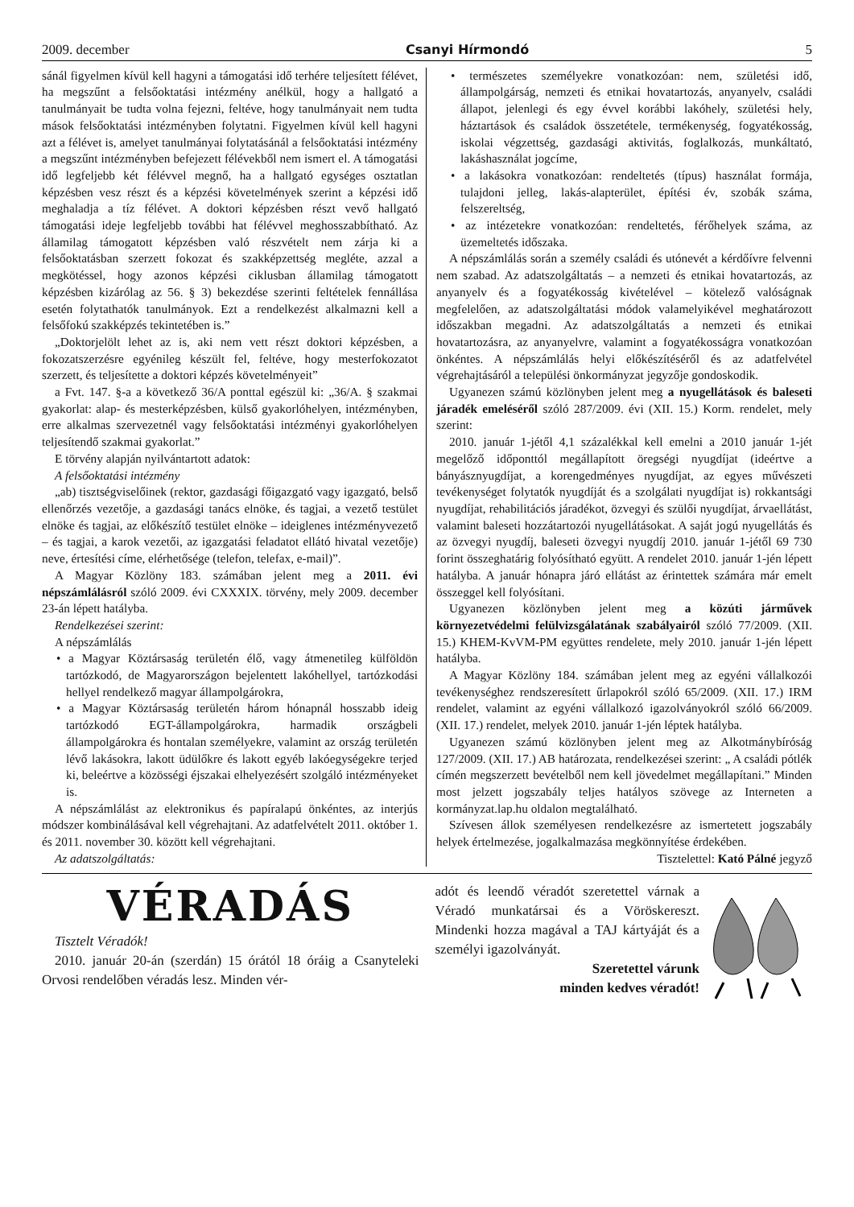2009. december Csanyi Hírmondó 5
sánál figyelmen kívül kell hagyni a támogatási idő terhére teljesített félévet, ha megszűnt a felsőoktatási intézmény anélkül, hogy a hallgató a tanulmányait be tudta volna fejezni, feltéve, hogy tanulmányait nem tudta mások felsőoktatási intézményben folytatni. Figyelmen kívül kell hagyni azt a félévet is, amelyet tanulmányai folytatásánál a felsőoktatási intézmény a megszűnt intézményben befejezett félévekből nem ismert el. A támogatási idő legfeljebb két félévvel megnő, ha a hallgató egységes osztatlan képzésben vesz részt és a képzési követelmények szerint a képzési idő meghaladja a tíz félévet. A doktori képzésben részt vevő hallgató támogatási ideje legfeljebb további hat félévvel meghosszabbítható. Az államilag támogatott képzésben való részvételt nem zárja ki a felsőoktatásban szerzett fokozat és szakképzettség megléte, azzal a megkötéssel, hogy azonos képzési ciklusban államilag támogatott képzésben kizárólag az 56. § 3) bekezdése szerinti feltételek fennállása esetén folytathatók tanulmányok. Ezt a rendelkezést alkalmazni kell a felsőfokú szakképzés tekintetében is.”
„Doktorjelölt lehet az is, aki nem vett részt doktori képzésben, a fokozatszerzésre egyénileg készült fel, feltéve, hogy mesterfokozatot szerzett, és teljesítette a doktori képzés követelményeit”
a Fvt. 147. §-a a következő 36/A ponttal egészül ki: „36/A. § szakmai gyakorlat: alap- és mesterképzésben, külső gyakorlóhelyen, intézményben, erre alkalmas szervezetnél vagy felsőoktatási intézményi gyakorlóhelyen teljesítendő szakmai gyakorlat.”
E törvény alapján nyilvántartott adatok:
A felsőoktatási intézmény
„ab) tisztségviselőinek (rektor, gazdasági főigazgató vagy igazgató, belső ellenőrzés vezetője, a gazdasági tanács elnöke, és tagjai, a vezető testület elnöke és tagjai, az előkészítő testület elnöke – ideiglenes intézményvezető – és tagjai, a karok vezetői, az igazgatási feladatot ellátó hivatal vezetője) neve, értesítési címe, elérhetősége (telefon, telefax, e-mail)”.
A Magyar Közlöny 183. számában jelent meg a 2011. évi népszámlálásról szóló 2009. évi CXXXIX. törvény, mely 2009. december 23-án lépett hatályba.
Rendelkezései szerint:
A népszámlálás
• a Magyar Köztársaság területén élő, vagy átmenetileg külföldön tartózkodó, de Magyarországon bejelentett lakóhellyel, tartózkodási hellyel rendelkező magyar állampolgárokra,
• a Magyar Köztársaság területén három hónapnál hosszabb ideig tartózkodó EGT-állampolgárokra, harmadik országbeli állampolgárokra és hontalan személyekre, valamint az ország területén lévő lakásokra, lakott üdülőkre és lakott egyéb lakóegységekre terjed ki, beleértve a közösségi éjszakai elhelyezésért szolgáló intézményeket is.
A népszámlálást az elektronikus és papíralapú önkéntes, az interjús módszer kombinálásával kell végrehajtani. Az adatfelvételt 2011. október 1. és 2011. november 30. között kell végrehajtani.
Az adatszolgáltatás:
• természetes személyekre vonatkozóan: nem, születési idő, állampolgárság, nemzeti és etnikai hovatartozás, anyanyelv, családi állapot, jelenlegi és egy évvel korábbi lakóhely, születési hely, háztartások és családok összetétele, termékenység, fogyatékosság, iskolai végzettség, gazdasági aktivitás, foglalkozás, munkáltató, lakáshasználat jogcíme,
• a lakásokra vonatkozóan: rendeltetés (típus) használat formája, tulajdoni jelleg, lakás-alapterület, építési év, szobák száma, felszereltség,
• az intézetekre vonatkozóan: rendeltetés, férőhelyek száma, az üzemeltetés időszaka.
A népszámlálás során a személy családi és utónevét a kérdőívre felvenni nem szabad. Az adatszolgáltatás – a nemzeti és etnikai hovatartozás, az anyanyelv és a fogyatékosság kivételével – kötelező valóságnak megfelelően, az adatszolgáltatási módok valamelyikével meghatározott időszakban megadni. Az adatszolgáltatás a nemzeti és etnikai hovatartozásra, az anyanyelvre, valamint a fogyatékosságra vonatkozóan önkéntes. A népszámlálás helyi előkészítéséről és az adatfelvétel végrehajtásáról a települési önkormányzat jegyzője gondoskodik.
Ugyanezen számú közlönyben jelent meg a nyugellátások és baleseti járadék emeléséről szóló 287/2009. évi (XII. 15.) Korm. rendelet, mely szerint:
2010. január 1-jétől 4,1 százalékkal kell emelni a 2010 január 1-jét megelőző időponttól megállapított öregségi nyugdíjat (ideértve a bányásznyugdíjat, a korengedményes nyugdíjat, az egyes művészeti tevékenységet folytatók nyugdíját és a szolgálati nyugdíjat is) rokkantsági nyugdíjat, rehabilitációs járadékot, özvegyi és szülői nyugdíjat, árvaellátást, valamint baleseti hozzátartozói nyugellátásokat. A saját jogú nyugellátás és az özvegyi nyugdíj, baleseti özvegyi nyugdíj 2010. január 1-jétől 69 730 forint összeghatárig folyósítható együtt. A rendelet 2010. január 1-jén lépett hatályba. A január hónapra járó ellátást az érintettek számára már emelt összeggel kell folyósítani.
Ugyanezen közlönyben jelent meg a közúti járművek környezetvédelmi felülvizsgálatának szabályairól szóló 77/2009. (XII. 15.) KHEM-KvVM-PM együttes rendelete, mely 2010. január 1-jén lépett hatályba.
A Magyar Közlöny 184. számában jelent meg az egyéni vállalkozói tevékenységhez rendszeresített űrlapokról szóló 65/2009. (XII. 17.) IRM rendelet, valamint az egyéni vállalkozó igazolványokról szóló 66/2009. (XII. 17.) rendelet, melyek 2010. január 1-jén léptek hatályba.
Ugyanezen számú közlönyben jelent meg az Alkotmánybíróság 127/2009. (XII. 17.) AB határozata, rendelkezései szerint: „ A családi pótlék címén megszerzett bevételből nem kell jövedelmet megállapítani.” Minden most jelzett jogszabály teljes hatályos szövege az Interneten a kormányzat.lap.hu oldalon megtalálható.
Szívesen állok személyesen rendelkezésre az ismertetett jogszabály helyek értelmezése, jogalkalmazása megkönnyítése érdekében.
Tisztelettel: Kató Pálné jegyző
VÉRADÁS
Tisztelt Véradók!
2010. január 20-án (szerdán) 15 órától 18 óráig a Csanyteleki Orvosi rendelőben véradás lesz. Minden vér-
adót és leendő véradót szeretettel várnak a Véradó munkatársai és a Vöröskereszt. Mindenki hozza magával a TAJ kártyáját és a személyi igazolványát.
Szeretettel várunk
minden kedves véradót!